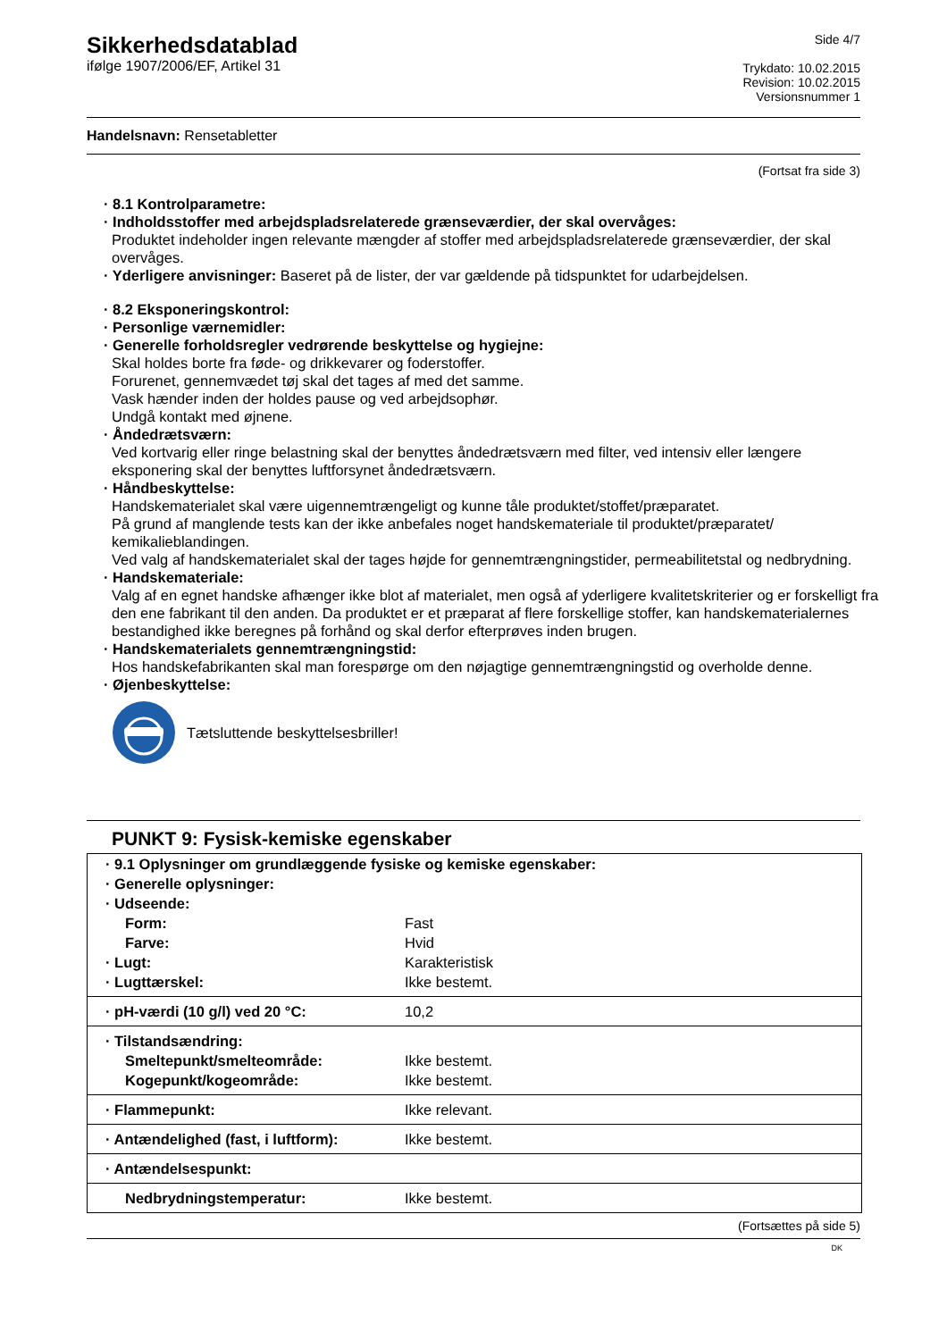Sikkerhedsdatablad
ifølge 1907/2006/EF, Artikel 31
Side 4/7
Trykdato: 10.02.2015
Revision: 10.02.2015
Versionsnummer 1
Handelsnavn: Rensetabletter
(Fortsat fra side 3)
· 8.1 Kontrolparametre:
· Indholdsstoffer med arbejdspladsrelaterede grænseværdier, der skal overvåges:
Produktet indeholder ingen relevante mængder af stoffer med arbejdspladsrelaterede grænseværdier, der skal overvåges.
· Yderligere anvisninger: Baseret på de lister, der var gældende på tidspunktet for udarbejdelsen.
· 8.2 Eksponeringskontrol:
· Personlige værnemidler:
· Generelle forholdsregler vedrørende beskyttelse og hygiejne:
Skal holdes borte fra føde- og drikkevarer og foderstoffer.
Forurenet, gennemvædet tøj skal det tages af med det samme.
Vask hænder inden der holdes pause og ved arbejdsophør.
Undgå kontakt med øjnene.
· Åndedrætsværn:
Ved kortvarig eller ringe belastning skal der benyttes åndedrætsværn med filter, ved intensiv eller længere eksponering skal der benyttes luftforsynet åndedrætsværn.
· Håndbeskyttelse:
Handskematerialet skal være uigennemtrængeligt og kunne tåle produktet/stoffet/præparatet.
På grund af manglende tests kan der ikke anbefales noget handskemateriale til produktet/præparatet/ kemikalieblandingen.
Ved valg af handskematerialet skal der tages højde for gennemtrængningstider, permeabilitetstal og nedbrydning.
· Handskemateriale:
Valg af en egnet handske afhænger ikke blot af materialet, men også af yderligere kvalitetskriterier og er forskelligt fra den ene fabrikant til den anden. Da produktet er et præparat af flere forskellige stoffer, kan handskematerialernes bestandighed ikke beregnes på forhånd og skal derfor efterprøves inden brugen.
· Handskematerialets gennemtrængningstid:
Hos handskefabrikanten skal man forespørge om den nøjagtige gennemtrængningstid og overholde denne.
· Øjenbeskyttelse:
Tætsluttende beskyttelsesbriller!
PUNKT 9: Fysisk-kemiske egenskaber
| · 9.1 Oplysninger om grundlæggende fysiske og kemiske egenskaber: | |
| · Generelle oplysninger: | |
| · Udseende: | |
| Form: | Fast |
| Farve: | Hvid |
| · Lugt: | Karakteristisk |
| · Lugttærskel: | Ikke bestemt. |
| · pH-værdi (10 g/l) ved 20 °C: | 10,2 |
| · Tilstandsændring: | |
| Smeltepunkt/smelteområde: | Ikke bestemt. |
| Kogepunkt/kogeområde: | Ikke bestemt. |
| · Flammepunkt: | Ikke relevant. |
| · Antændelighed (fast, i luftform): | Ikke bestemt. |
| · Antændelsespunkt: | |
| Nedbrydningstemperatur: | Ikke bestemt. |
(Fortsættes på side 5)
DK